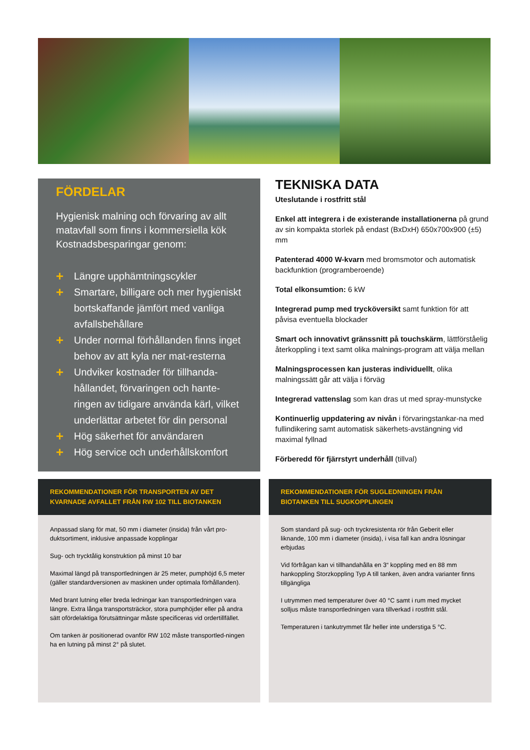FÖRDELAR
Hygienisk malning och förvaring av allt matavfall som finns i kommersiella kök Kostnadsbesparingar genom:
+ Längre upphämtningscykler
+ Smartare, billigare och mer hygieniskt bortskaffande jämfört med vanliga avfallsbehållare
+ Under normal förhållanden finns inget behov av att kyla ner mat-resterna
+ Undviker kostnader för tillhanda-hållandet, förvaringen och hante-ringen av tidigare använda kärl, vilket underlättar arbetet för din personal
+ Hög säkerhet för användaren
+ Hög service och underhållskomfort
TEKNISKA DATA
Uteslutande i rostfritt stål
Enkel att integrera i de existerande installationerna på grund av sin kompakta storlek på endast (BxDxH) 650x700x900 (±5) mm
Patenterad 4000 W-kvarn med bromsmotor och automatisk backfunktion (programberoende)
Total elkonsumtion: 6 kW
Integrerad pump med trycköversikt samt funktion för att påvisa eventuella blockader
Smart och innovativt gränssnitt på touchskärm, lättförståelig återkoppling i text samt olika malnings-program att välja mellan
Malningsprocessen kan justeras individuellt, olika malningssätt går att välja i förväg
Integrerad vattenslag som kan dras ut med spray-munstycke
Kontinuerlig uppdatering av nivån i förvaringstankar-na med fullindikering samt automatisk säkerhets-avstängning vid maximal fyllnad
Förberedd för fjärrstyrt underhåll (tillval)
REKOMMENDATIONER FÖR TRANSPORTEN AV DET KVARNADE AVFALLET FRÅN RW 102 TILL BIOTANKEN
Anpassad slang för mat, 50 mm i diameter (insida) från vårt pro-duktsortiment, inklusive anpassade kopplingar
Sug- och trycktålig konstruktion på minst 10 bar
Maximal längd på transportledningen är 25 meter, pumphöjd 6,5 meter (gäller standardversionen av maskinen under optimala förhållanden).
Med brant lutning eller breda ledningar kan transportledningen vara längre. Extra långa transportsträckor, stora pumphöjder eller på andra sätt ofördelaktiga förutsättningar måste specificeras vid ordertillfället.
Om tanken är positionerad ovanför RW 102 måste transportled-ningen ha en lutning på minst 2° på slutet.
REKOMMENDATIONER FÖR SUGLEDNINGEN FRÅN BIOTANKEN TILL SUGKOPPLINGEN
Som standard på sug- och tryckresistenta rör från Geberit eller liknande, 100 mm i diameter (insida), i visa fall kan andra lösningar erbjudas
Vid förfrågan kan vi tillhandahålla en 3“ koppling med en 88 mm hankoppling Storzkoppling Typ A till tanken, även andra varianter finns tillgängliga
I utrymmen med temperaturer över 40 °C samt i rum med mycket solljus måste transportledningen vara tillverkad i rostfritt stål.
Temperaturen i tankutrymmet får heller inte understiga 5 °C.